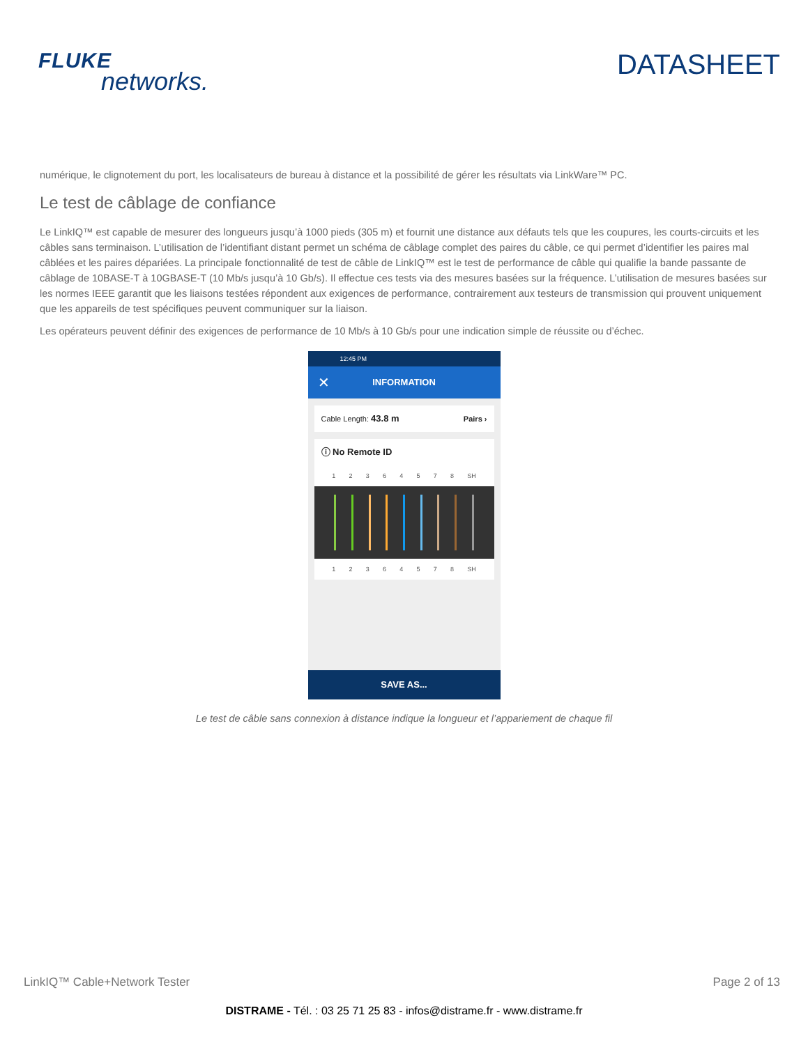FLUKE
networks.
DATASHEET
numérique, le clignotement du port, les localisateurs de bureau à distance et la possibilité de gérer les résultats via LinkWare™ PC.
Le test de câblage de confiance
Le LinkIQ™ est capable de mesurer des longueurs jusqu’à 1000 pieds (305 m) et fournit une distance aux défauts tels que les coupures, les courts-circuits et les câbles sans terminaison. L’utilisation de l’identifiant distant permet un schéma de câblage complet des paires du câble, ce qui permet d’identifier les paires mal câblées et les paires dépariées. La principale fonctionnalité de test de câble de LinkIQ™ est le test de performance de câble qui qualifie la bande passante de câblage de 10BASE-T à 10GBASE-T (10 Mb/s jusqu’à 10 Gb/s). Il effectue ces tests via des mesures basées sur la fréquence. L’utilisation de mesures basées sur les normes IEEE garantit que les liaisons testées répondent aux exigences de performance, contrairement aux testeurs de transmission qui prouvent uniquement que les appareils de test spécifiques peuvent communiquer sur la liaison.
Les opérateurs peuvent définir des exigences de performance de 10 Mb/s à 10 Gb/s pour une indication simple de réussite ou d’échec.
12:45 PM
✕ INFORMATION
Cable Length: 43.8 m Pairs ›
ⓘ No Remote ID
1 2 3 6 4 5 7 8 SH
1 2 3 6 4 5 7 8 SH
SAVE AS...
Le test de câble sans connexion à distance indique la longueur et l’appariement de chaque fil
LinkIQ™ Cable+Network Tester Page 2 of 13
DISTRAME - Tél. : 03 25 71 25 83 - infos@distrame.fr - www.distrame.fr